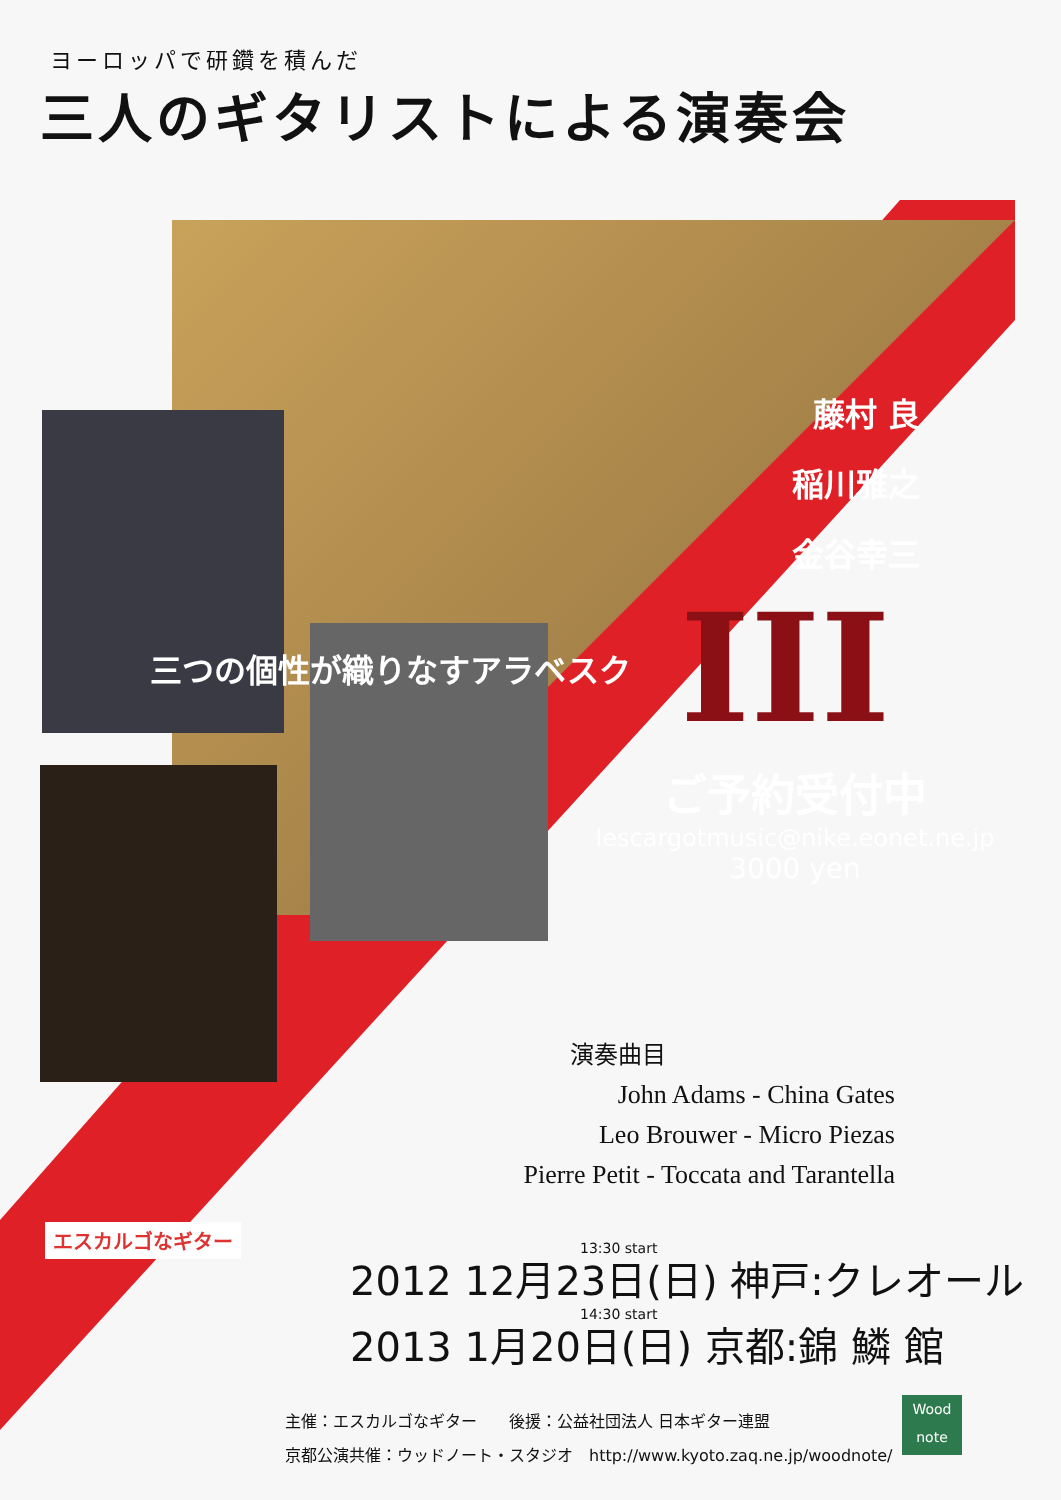ヨーロッパで研鑽を積んだ
三人のギタリストによる演奏会
藤村 良
稲川雅之
金谷幸三
III
三つの個性が織りなすアラベスク
ご予約受付中
lescargotmusic@nike.eonet.ne.jp
3000 yen
演奏曲目
John Adams - China Gates
Leo Brouwer - Micro Piezas
Pierre Petit - Toccata and Tarantella
エスカルゴなギター
13:30 start
2012 12月23日(日) 神戸:クレオール
14:30 start
2013 1月20日(日) 京都:錦 鱗 館
主催：エスカルゴなギター　　後援：公益社団法人 日本ギター連盟
京都公演共催：ウッドノート・スタジオ　http://www.kyoto.zaq.ne.jp/woodnote/
Wood note